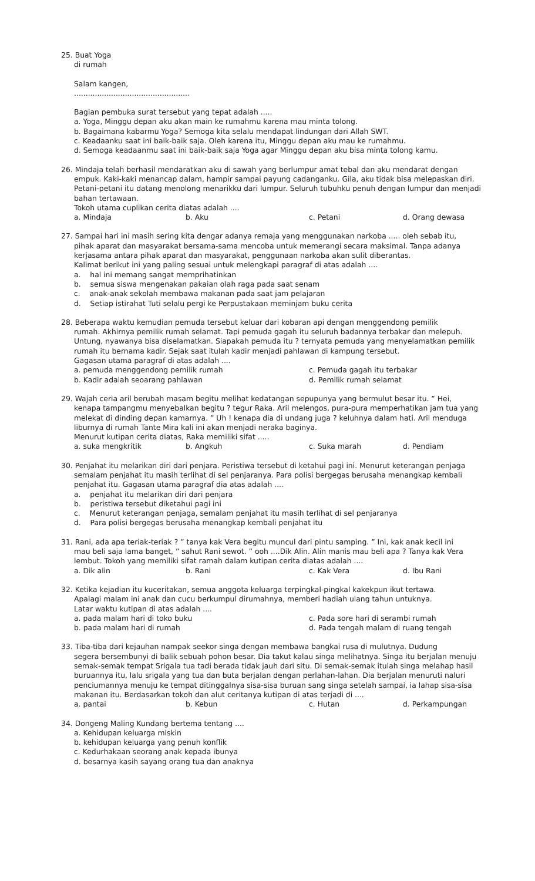25. Buat Yoga
di rumah
Salam kangen,
..................................................
Bagian pembuka surat tersebut yang tepat adalah .....
a. Yoga, Minggu depan aku akan main ke rumahmu karena mau minta tolong.
b. Bagaimana kabarmu Yoga? Semoga kita selalu mendapat lindungan dari Allah SWT.
c. Keadaanku saat ini baik-baik saja. Oleh karena itu, Minggu depan aku mau ke rumahmu.
d. Semoga keadaanmu saat ini baik-baik saja Yoga agar Minggu depan aku bisa minta tolong kamu.
26. Mindaja telah berhasil mendaratkan aku di sawah yang berlumpur amat tebal dan aku mendarat dengan
empuk. Kaki-kaki menancap dalam, hampir sampai payung cadanganku. Gila, aku tidak bisa melepaskan diri. Petani-petani itu datang menolong menarikku dari lumpur. Seluruh tubuhku penuh dengan lumpur dan menjadi bahan tertawaan.
Tokoh utama cuplikan cerita diatas adalah ....
a. Mindaja b. Aku c. Petani d. Orang dewasa
27. Sampai hari ini masih sering kita dengar adanya remaja yang menggunakan narkoba ..... oleh sebab itu,
pihak aparat dan masyarakat bersama-sama mencoba untuk memerangi secara maksimal. Tanpa adanya kerjasama antara pihak aparat dan masyarakat, penggunaan narkoba akan sulit diberantas.
Kalimat berikut ini yang paling sesuai untuk melengkapi paragraf di atas adalah ....
a. hal ini memang sangat memprihatinkan
b. semua siswa mengenakan pakaian olah raga pada saat senam
c. anak-anak sekolah membawa makanan pada saat jam pelajaran
d. Setiap istirahat Tuti selalu pergi ke Perpustakaan meminjam buku cerita
28. Beberapa waktu kemudian pemuda tersebut keluar dari kobaran api dengan menggendong pemilik
rumah. Akhirnya pemilik rumah selamat. Tapi pemuda gagah itu seluruh badannya terbakar dan melepuh. Untung, nyawanya bisa diselamatkan. Siapakah pemuda itu ? ternyata pemuda yang menyelamatkan pemilik rumah itu bernama kadir. Sejak saat itulah kadir menjadi pahlawan di kampung tersebut.
Gagasan utama paragraf di atas adalah ....
a. pemuda menggendong pemilik rumah c. Pemuda gagah itu terbakar
b. Kadir adalah seoarang pahlawan d. Pemilik rumah selamat
29. Wajah ceria aril berubah masam begitu melihat kedatangan sepupunya yang bermulut besar itu. ” Hei,
kenapa tampangmu menyebalkan begitu ? tegur Raka. Aril melengos, pura-pura memperhatikan jam tua yang melekat di dinding depan kamarnya. ” Uh ! kenapa dia di undang juga ? keluhnya dalam hati. Aril menduga liburnya di rumah Tante Mira kali ini akan menjadi neraka baginya.
Menurut kutipan cerita diatas, Raka memiliki sifat .....
a. suka mengkritik b. Angkuh c. Suka marah d. Pendiam
30. Penjahat itu melarikan diri dari penjara. Peristiwa tersebut di ketahui pagi ini. Menurut keterangan penjaga
semalam penjahat itu masih terlihat di sel penjaranya. Para polisi bergegas berusaha menangkap kembali penjahat itu. Gagasan utama paragraf dia atas adalah ....
a. penjahat itu melarikan diri dari penjara
b. peristiwa tersebut diketahui pagi ini
c. Menurut keterangan penjaga, semalam penjahat itu masih terlihat di sel penjaranya
d. Para polisi bergegas berusaha menangkap kembali penjahat itu
31. Rani, ada apa teriak-teriak ? ” tanya kak Vera begitu muncul dari pintu samping. ” Ini, kak anak kecil ini
mau beli saja lama banget, ” sahut Rani sewot. ” ooh ....Dik Alin. Alin manis mau beli apa ? Tanya kak Vera lembut. Tokoh yang memiliki sifat ramah dalam kutipan cerita diatas adalah ....
a. Dik alin b. Rani c. Kak Vera d. Ibu Rani
32. Ketika kejadian itu kuceritakan, semua anggota keluarga terpingkal-pingkal kakekpun ikut tertawa.
Apalagi malam ini anak dan cucu berkumpul dirumahnya, memberi hadiah ulang tahun untuknya.
Latar waktu kutipan di atas adalah ....
a. pada malam hari di toko buku c. Pada sore hari di serambi rumah
b. pada malam hari di rumah d. Pada tengah malam di ruang tengah
33. Tiba-tiba dari kejauhan nampak seekor singa dengan membawa bangkai rusa di mulutnya. Dudung
segera bersembunyi di balik sebuah pohon besar. Dia takut kalau singa melihatnya. Singa itu berjalan menuju semak-semak tempat Srigala tua tadi berada tidak jauh dari situ. Di semak-semak itulah singa melahap hasil buruannya itu, lalu srigala yang tua dan buta berjalan dengan perlahan-lahan. Dia berjalan menuruti naluri penciumannya menuju ke tempat ditinggalnya sisa-sisa buruan sang singa setelah sampai, ia lahap sisa-sisa makanan itu. Berdasarkan tokoh dan alut ceritanya kutipan di atas terjadi di ....
a. pantai b. Kebun c. Hutan d. Perkampungan
34. Dongeng Maling Kundang bertema tentang ....
a. Kehidupan keluarga miskin
b. kehidupan keluarga yang penuh konflik
c. Kedurhakaan seorang anak kepada ibunya
d. besarnya kasih sayang orang tua dan anaknya